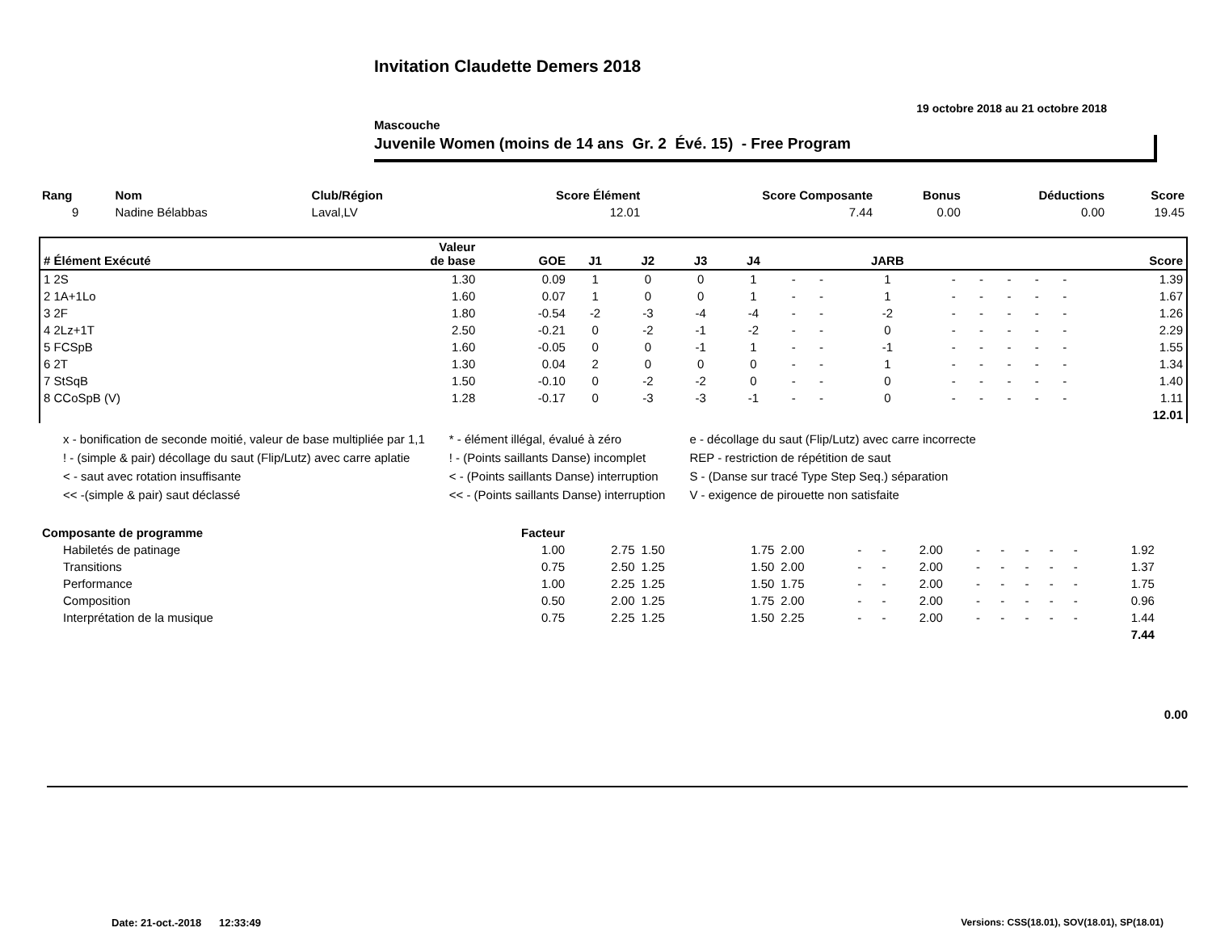Invitation Claudette Demers 2018
19 octobre 2018 au 21 octobre 2018
Mascouche
Juvenile Women (moins de 14 ans Gr. 2 Évé. 15) - Free Program
| Rang | Nom | Club/Région | Score Élément | Score Composante | Bonus | Déductions | Score |
| --- | --- | --- | --- | --- | --- | --- | --- |
| 9 | Nadine Bélabbas | Laval,LV | 12.01 | 7.44 | 0.00 | 0.00 | 19.45 |
| # Élément Exécuté | Valeur de base | GOE | J1 | J2 | J3 | J4 | | | JARB | | | | | | Score |
| --- | --- | --- | --- | --- | --- | --- | --- | --- | --- | --- | --- | --- | --- | --- | --- |
| 1 2S | 1.30 | 0.09 | 1 | 0 | 0 | 1 | - | - | 1 | - | - | - | - | - | 1.39 |
| 2 1A+1Lo | 1.60 | 0.07 | 1 | 0 | 0 | 1 | - | - | 1 | - | - | - | - | - | 1.67 |
| 3 2F | 1.80 | -0.54 | -2 | -3 | -4 | -4 | - | - | -2 | - | - | - | - | - | 1.26 |
| 4 2Lz+1T | 2.50 | -0.21 | 0 | -2 | -1 | -2 | - | - | 0 | - | - | - | - | - | 2.29 |
| 5 FCSpB | 1.60 | -0.05 | 0 | 0 | -1 | 1 | - | - | -1 | - | - | - | - | - | 1.55 |
| 6 2T | 1.30 | 0.04 | 2 | 0 | 0 | 0 | - | - | 1 | - | - | - | - | - | 1.34 |
| 7 StSqB | 1.50 | -0.10 | 0 | -2 | -2 | 0 | - | - | 0 | - | - | - | - | - | 1.40 |
| 8 CCoSpB (V) | 1.28 | -0.17 | 0 | -3 | -3 | -1 | - | - | 0 | - | - | - | - | - | 1.11 |
| 12.01 | | | | | | | | | | | | | | | |
x - bonification de seconde moitié, valeur de base multipliée par 1,1
! - (simple & pair) décollage du saut (Flip/Lutz) avec carre aplatie
< - saut avec rotation insuffisante
<< -(simple & pair) saut déclassé
* - élément illégal, évalué à zéro
! - (Points saillants Danse) incomplet
< - (Points saillants Danse) interruption
<< - (Points saillants Danse) interruption
e - décollage du saut (Flip/Lutz) avec carre incorrecte
REP - restriction de répétition de saut
S - (Danse sur tracé Type Step Seq.) séparation
V - exigence de pirouette non satisfaite
| Composante de programme | Facteur | | | | | | | | | | | | | | | |
| --- | --- | --- | --- | --- | --- | --- | --- | --- | --- | --- | --- | --- | --- | --- | --- | --- |
| Habiletés de patinage | 1.00 | 2.75 | 1.50 | 1.75 | 2.00 | - | - | 2.00 | - | - | - | - | - | 1.92 | | |
| Transitions | 0.75 | 2.50 | 1.25 | 1.50 | 2.00 | - | - | 2.00 | - | - | - | - | - | 1.37 | | |
| Performance | 1.00 | 2.25 | 1.25 | 1.50 | 1.75 | - | - | 2.00 | - | - | - | - | - | 1.75 | | |
| Composition | 0.50 | 2.00 | 1.25 | 1.75 | 2.00 | - | - | 2.00 | - | - | - | - | - | 0.96 | | |
| Interprétation de la musique | 0.75 | 2.25 | 1.25 | 1.50 | 2.25 | - | - | 2.00 | - | - | - | - | - | 1.44 | | |
| 7.44 | | | | | | | | | | | | | | | | |
0.00
Date: 21-oct.-2018 12:33:49 Versions: CSS(18.01), SOV(18.01), SP(18.01)